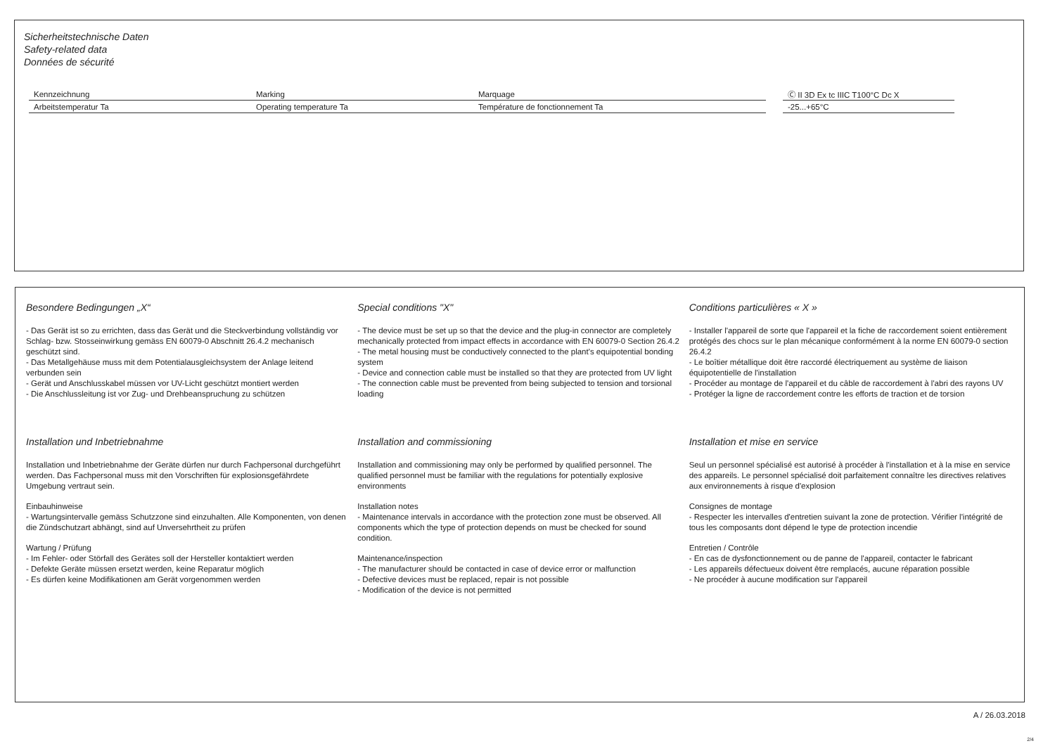Sicherheitstechnische Daten
Safety-related data
Données de sécurité
| Kennzeichnung | Marking | Marquage | | Ⓒ II 3D Ex tc IIIC T100°C Dc X |
| Arbeitstemperatur Ta | Operating temperature Ta | Température de fonctionnement Ta | | -25...+65°C |
Besondere Bedingungen „X“
- Das Gerät ist so zu errichten, dass das Gerät und die Steckverbindung vollständig vor Schlag- bzw. Stosseinwirkung gemäss EN 60079-0 Abschnitt 26.4.2 mechanisch geschützt sind.
- Das Metallgehäuse muss mit dem Potentialausgleichsystem der Anlage leitend verbunden sein
- Gerät und Anschlusskabel müssen vor UV-Licht geschützt montiert werden
- Die Anschlussleitung ist vor Zug- und Drehbeanspruchung zu schützen
Special conditions "X"
- The device must be set up so that the device and the plug-in connector are completely mechanically protected from impact effects in accordance with EN 60079-0 Section 26.4.2
- The metal housing must be conductively connected to the plant's equipotential bonding system
- Device and connection cable must be installed so that they are protected from UV light
- The connection cable must be prevented from being subjected to tension and torsional loading
Conditions particulières « X »
- Installer l'appareil de sorte que l'appareil et la fiche de raccordement soient entièrement protégés des chocs sur le plan mécanique conformément à la norme EN 60079-0 section 26.4.2
- Le boîtier métallique doit être raccordé électriquement au système de liaison équipotentielle de l'installation
- Procéder au montage de l'appareil et du câble de raccordement à l'abri des rayons UV
- Protéger la ligne de raccordement contre les efforts de traction et de torsion
Installation und Inbetriebnahme
Installation und Inbetriebnahme der Geräte dürfen nur durch Fachpersonal durchgeführt werden. Das Fachpersonal muss mit den Vorschriften für explosionsgefährdete Umgebung vertraut sein.
Einbauhinweise
- Wartungsintervalle gemäss Schutzzone sind einzuhalten. Alle Komponenten, von denen die Zündschutzart abhängt, sind auf Unversehrtheit zu prüfen
Wartung / Prüfung
- Im Fehler- oder Störfall des Gerätes soll der Hersteller kontaktiert werden
- Defekte Geräte müssen ersetzt werden, keine Reparatur möglich
- Es dürfen keine Modifikationen am Gerät vorgenommen werden
Installation and commissioning
Installation and commissioning may only be performed by qualified personnel. The qualified personnel must be familiar with the regulations for potentially explosive environments
Installation notes
- Maintenance intervals in accordance with the protection zone must be observed. All components which the type of protection depends on must be checked for sound condition.
Maintenance/inspection
- The manufacturer should be contacted in case of device error or malfunction
- Defective devices must be replaced, repair is not possible
- Modification of the device is not permitted
Installation et mise en service
Seul un personnel spécialisé est autorisé à procéder à l'installation et à la mise en service des appareils. Le personnel spécialisé doit parfaitement connaître les directives relatives aux environnements à risque d'explosion
Consignes de montage
- Respecter les intervalles d'entretien suivant la zone de protection. Vérifier l'intégrité de tous les composants dont dépend le type de protection incendie
Entretien / Contrôle
- En cas de dysfonctionnement ou de panne de l'appareil, contacter le fabricant
- Les appareils défectueux doivent être remplacés, aucune réparation possible
- Ne procéder à aucune modification sur l'appareil
A / 26.03.2018
2/4